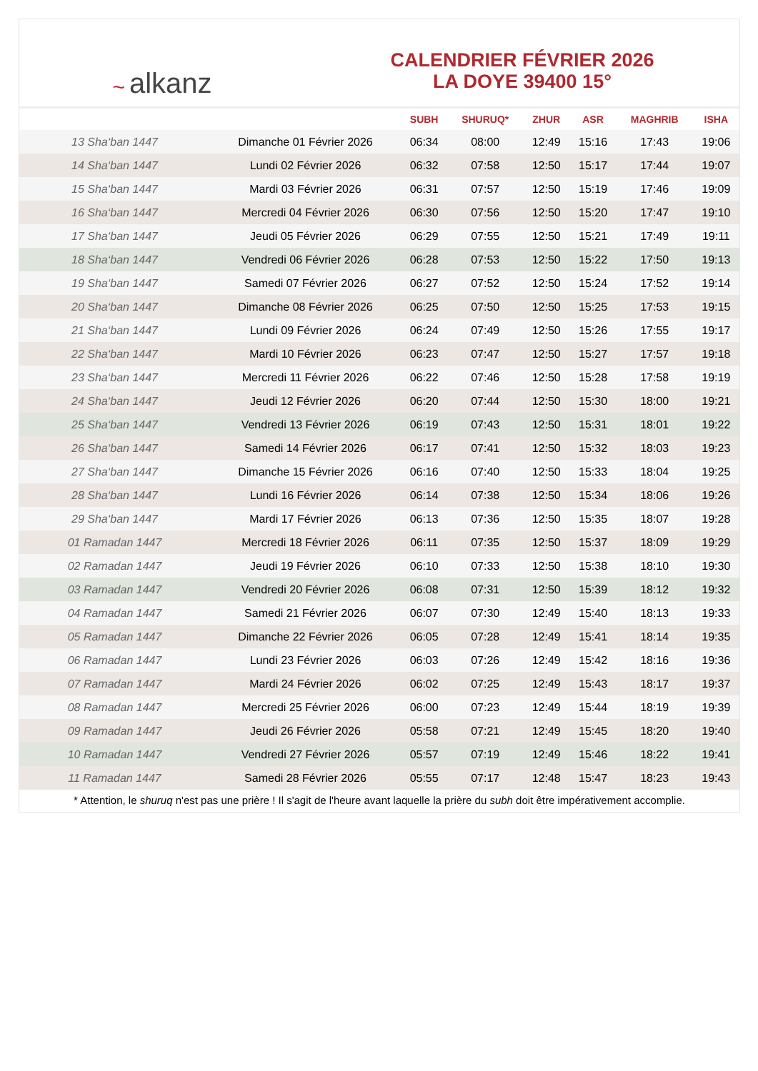~ alkanz
CALENDRIER FÉVRIER 2026
LA DOYE 39400 15°
| | | SUBH | SHURUQ* | ZHUR | ASR | MAGHRIB | ISHA |
| --- | --- | --- | --- | --- | --- | --- | --- |
| 13 Sha‘ban 1447 | Dimanche 01 Février 2026 | 06:34 | 08:00 | 12:49 | 15:16 | 17:43 | 19:06 |
| 14 Sha‘ban 1447 | Lundi 02 Février 2026 | 06:32 | 07:58 | 12:50 | 15:17 | 17:44 | 19:07 |
| 15 Sha‘ban 1447 | Mardi 03 Février 2026 | 06:31 | 07:57 | 12:50 | 15:19 | 17:46 | 19:09 |
| 16 Sha‘ban 1447 | Mercredi 04 Février 2026 | 06:30 | 07:56 | 12:50 | 15:20 | 17:47 | 19:10 |
| 17 Sha‘ban 1447 | Jeudi 05 Février 2026 | 06:29 | 07:55 | 12:50 | 15:21 | 17:49 | 19:11 |
| 18 Sha‘ban 1447 | Vendredi 06 Février 2026 | 06:28 | 07:53 | 12:50 | 15:22 | 17:50 | 19:13 |
| 19 Sha‘ban 1447 | Samedi 07 Février 2026 | 06:27 | 07:52 | 12:50 | 15:24 | 17:52 | 19:14 |
| 20 Sha‘ban 1447 | Dimanche 08 Février 2026 | 06:25 | 07:50 | 12:50 | 15:25 | 17:53 | 19:15 |
| 21 Sha‘ban 1447 | Lundi 09 Février 2026 | 06:24 | 07:49 | 12:50 | 15:26 | 17:55 | 19:17 |
| 22 Sha‘ban 1447 | Mardi 10 Février 2026 | 06:23 | 07:47 | 12:50 | 15:27 | 17:57 | 19:18 |
| 23 Sha‘ban 1447 | Mercredi 11 Février 2026 | 06:22 | 07:46 | 12:50 | 15:28 | 17:58 | 19:19 |
| 24 Sha‘ban 1447 | Jeudi 12 Février 2026 | 06:20 | 07:44 | 12:50 | 15:30 | 18:00 | 19:21 |
| 25 Sha‘ban 1447 | Vendredi 13 Février 2026 | 06:19 | 07:43 | 12:50 | 15:31 | 18:01 | 19:22 |
| 26 Sha‘ban 1447 | Samedi 14 Février 2026 | 06:17 | 07:41 | 12:50 | 15:32 | 18:03 | 19:23 |
| 27 Sha‘ban 1447 | Dimanche 15 Février 2026 | 06:16 | 07:40 | 12:50 | 15:33 | 18:04 | 19:25 |
| 28 Sha‘ban 1447 | Lundi 16 Février 2026 | 06:14 | 07:38 | 12:50 | 15:34 | 18:06 | 19:26 |
| 29 Sha‘ban 1447 | Mardi 17 Février 2026 | 06:13 | 07:36 | 12:50 | 15:35 | 18:07 | 19:28 |
| 01 Ramadan 1447 | Mercredi 18 Février 2026 | 06:11 | 07:35 | 12:50 | 15:37 | 18:09 | 19:29 |
| 02 Ramadan 1447 | Jeudi 19 Février 2026 | 06:10 | 07:33 | 12:50 | 15:38 | 18:10 | 19:30 |
| 03 Ramadan 1447 | Vendredi 20 Février 2026 | 06:08 | 07:31 | 12:50 | 15:39 | 18:12 | 19:32 |
| 04 Ramadan 1447 | Samedi 21 Février 2026 | 06:07 | 07:30 | 12:49 | 15:40 | 18:13 | 19:33 |
| 05 Ramadan 1447 | Dimanche 22 Février 2026 | 06:05 | 07:28 | 12:49 | 15:41 | 18:14 | 19:35 |
| 06 Ramadan 1447 | Lundi 23 Février 2026 | 06:03 | 07:26 | 12:49 | 15:42 | 18:16 | 19:36 |
| 07 Ramadan 1447 | Mardi 24 Février 2026 | 06:02 | 07:25 | 12:49 | 15:43 | 18:17 | 19:37 |
| 08 Ramadan 1447 | Mercredi 25 Février 2026 | 06:00 | 07:23 | 12:49 | 15:44 | 18:19 | 19:39 |
| 09 Ramadan 1447 | Jeudi 26 Février 2026 | 05:58 | 07:21 | 12:49 | 15:45 | 18:20 | 19:40 |
| 10 Ramadan 1447 | Vendredi 27 Février 2026 | 05:57 | 07:19 | 12:49 | 15:46 | 18:22 | 19:41 |
| 11 Ramadan 1447 | Samedi 28 Février 2026 | 05:55 | 07:17 | 12:48 | 15:47 | 18:23 | 19:43 |
* Attention, le shuruq n'est pas une prière ! Il s'agit de l'heure avant laquelle la prière du subh doit être impérativement accomplie.